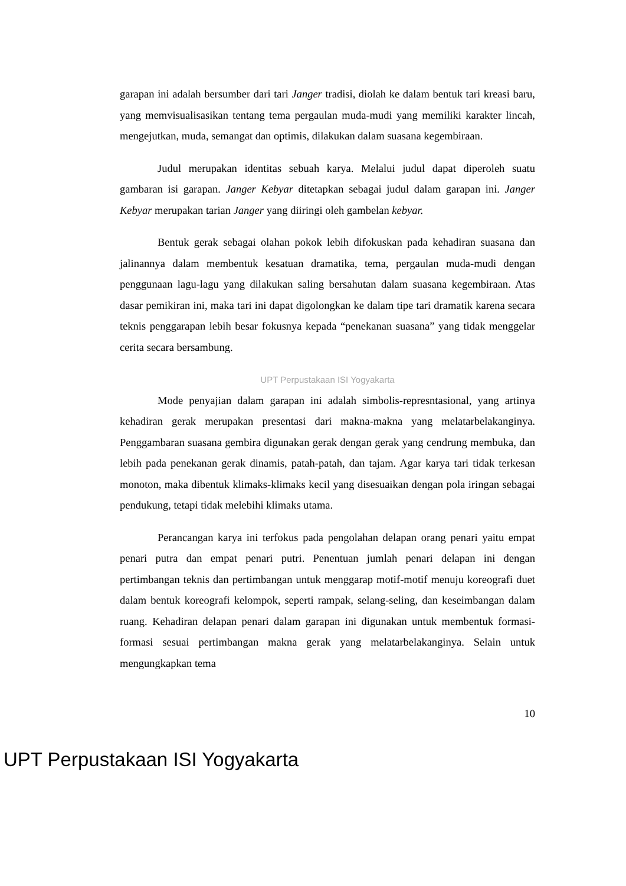garapan ini adalah bersumber dari tari Janger tradisi, diolah ke dalam bentuk tari kreasi baru, yang memvisualisasikan tentang tema pergaulan muda-mudi yang memiliki karakter lincah, mengejutkan, muda, semangat dan optimis, dilakukan dalam suasana kegembiraan.
Judul merupakan identitas sebuah karya. Melalui judul dapat diperoleh suatu gambaran isi garapan. Janger Kebyar ditetapkan sebagai judul dalam garapan ini. Janger Kebyar merupakan tarian Janger yang diiringi oleh gambelan kebyar.
Bentuk gerak sebagai olahan pokok lebih difokuskan pada kehadiran suasana dan jalinannya dalam membentuk kesatuan dramatika, tema, pergaulan muda-mudi dengan penggunaan lagu-lagu yang dilakukan saling bersahutan dalam suasana kegembiraan. Atas dasar pemikiran ini, maka tari ini dapat digolongkan ke dalam tipe tari dramatik karena secara teknis penggarapan lebih besar fokusnya kepada “penekanan suasana” yang tidak menggelar cerita secara bersambung.
UPT Perpustakaan ISI Yogyakarta
Mode penyajian dalam garapan ini adalah simbolis-represntasional, yang artinya kehadiran gerak merupakan presentasi dari makna-makna yang melatarbelakanginya. Penggambaran suasana gembira digunakan gerak dengan gerak yang cendrung membuka, dan lebih pada penekanan gerak dinamis, patah-patah, dan tajam. Agar karya tari tidak terkesan monoton, maka dibentuk klimaks-klimaks kecil yang disesuaikan dengan pola iringan sebagai pendukung, tetapi tidak melebihi klimaks utama.
Perancangan karya ini terfokus pada pengolahan delapan orang penari yaitu empat penari putra dan empat penari putri. Penentuan jumlah penari delapan ini dengan pertimbangan teknis dan pertimbangan untuk menggarap motif-motif menuju koreografi duet dalam bentuk koreografi kelompok, seperti rampak, selang-seling, dan keseimbangan dalam ruang. Kehadiran delapan penari dalam garapan ini digunakan untuk membentuk formasi-formasi sesuai pertimbangan makna gerak yang melatarbelakanginya. Selain untuk mengungkapkan tema
10
UPT Perpustakaan ISI Yogyakarta